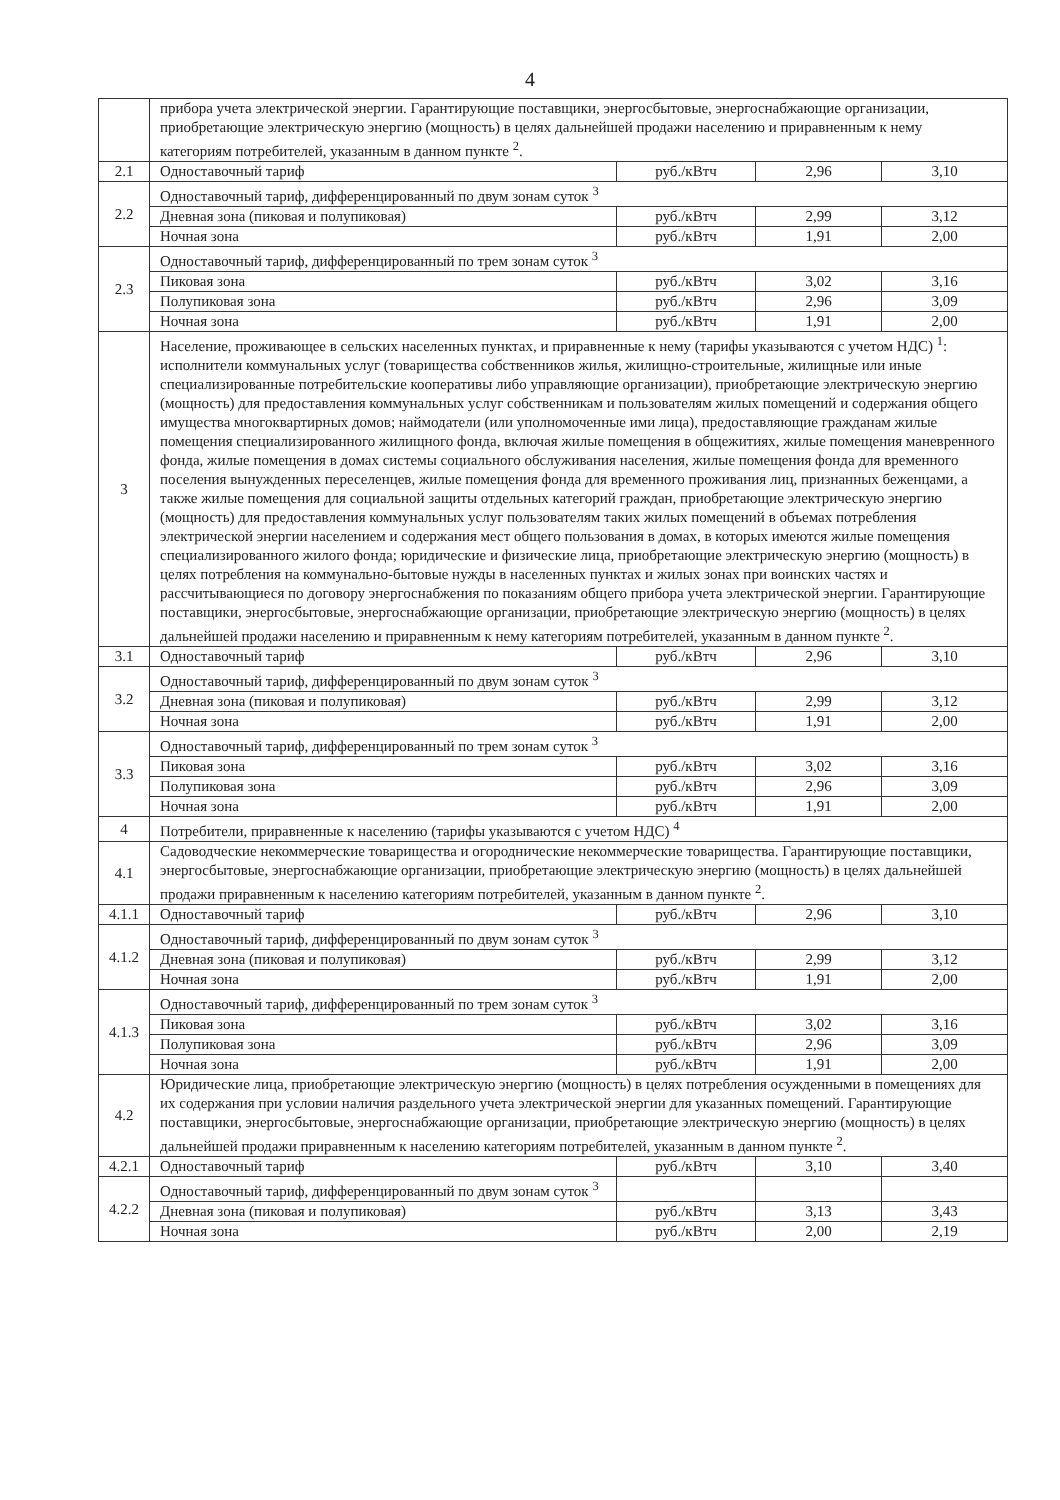4
| | прибора учета электрической энергии. Гарантирующие поставщики, энергосбытовые, энергоснабжающие организации, приобретающие электрическую энергию (мощность) в целях дальнейшей продажи населению и приравненным к нему категориям потребителей, указанным в данном пункте <sup>2</sup>. | | | |
| 2.1 | Одноставочный тариф | руб./кВтч | 2,96 | 3,10 |
| 2.2 | Одноставочный тариф, дифференцированный по двум зонам суток <sup>3</sup> | | | |
| | Дневная зона (пиковая и полупиковая) | руб./кВтч | 2,99 | 3,12 |
| | Ночная зона | руб./кВтч | 1,91 | 2,00 |
| 2.3 | Одноставочный тариф, дифференцированный по трем зонам суток <sup>3</sup> | | | |
| | Пиковая зона | руб./кВтч | 3,02 | 3,16 |
| | Полупиковая зона | руб./кВтч | 2,96 | 3,09 |
| | Ночная зона | руб./кВтч | 1,91 | 2,00 |
| 3 | Население, проживающее в сельских населенных пунктах, и приравненные к нему (тарифы указываются с учетом НДС) <sup>1</sup>: исполнители коммунальных услуг (товарищества собственников жилья, жилищно-строительные, жилищные или иные специализированные потребительские кооперативы либо управляющие организации), приобретающие электрическую энергию (мощность) для предоставления коммунальных услуг собственникам и пользователям жилых помещений и содержания общего имущества многоквартирных домов; наймодатели (или уполномоченные ими лица), предоставляющие гражданам жилые помещения специализированного жилищного фонда, включая жилые помещения в общежитиях, жилые помещения маневренного фонда, жилые помещения в домах системы социального обслуживания населения, жилые помещения фонда для временного поселения вынужденных переселенцев, жилые помещения фонда для временного проживания лиц, признанных беженцами, а также жилые помещения для социальной защиты отдельных категорий граждан, приобретающие электрическую энергию (мощность) для предоставления коммунальных услуг пользователям таких жилых помещений в объемах потребления электрической энергии населением и содержания мест общего пользования в домах, в которых имеются жилые помещения специализированного жилого фонда; юридические и физические лица, приобретающие электрическую энергию (мощность) в целях потребления на коммунально-бытовые нужды в населенных пунктах и жилых зонах при воинских частях и рассчитывающиеся по договору энергоснабжения по показаниям общего прибора учета электрической энергии. Гарантирующие поставщики, энергосбытовые, энергоснабжающие организации, приобретающие электрическую энергию (мощность) в целях дальнейшей продажи населению и приравненным к нему категориям потребителей, указанным в данном пункте <sup>2</sup>. | | | |
| 3.1 | Одноставочный тариф | руб./кВтч | 2,96 | 3,10 |
| 3.2 | Одноставочный тариф, дифференцированный по двум зонам суток <sup>3</sup> | | | |
| | Дневная зона (пиковая и полупиковая) | руб./кВтч | 2,99 | 3,12 |
| | Ночная зона | руб./кВтч | 1,91 | 2,00 |
| 3.3 | Одноставочный тариф, дифференцированный по трем зонам суток <sup>3</sup> | | | |
| | Пиковая зона | руб./кВтч | 3,02 | 3,16 |
| | Полупиковая зона | руб./кВтч | 2,96 | 3,09 |
| | Ночная зона | руб./кВтч | 1,91 | 2,00 |
| 4 | Потребители, приравненные к населению (тарифы указываются с учетом НДС) <sup>4</sup> | | | |
| 4.1 | Садоводческие некоммерческие товарищества и огороднические некоммерческие товарищества. Гарантирующие поставщики, энергосбытовые, энергоснабжающие организации, приобретающие электрическую энергию (мощность) в целях дальнейшей продажи приравненным к населению категориям потребителей, указанным в данном пункте <sup>2</sup>. | | | |
| 4.1.1 | Одноставочный тариф | руб./кВтч | 2,96 | 3,10 |
| 4.1.2 | Одноставочный тариф, дифференцированный по двум зонам суток <sup>3</sup> | | | |
| | Дневная зона (пиковая и полупиковая) | руб./кВтч | 2,99 | 3,12 |
| | Ночная зона | руб./кВтч | 1,91 | 2,00 |
| 4.1.3 | Одноставочный тариф, дифференцированный по трем зонам суток <sup>3</sup> | | | |
| | Пиковая зона | руб./кВтч | 3,02 | 3,16 |
| | Полупиковая зона | руб./кВтч | 2,96 | 3,09 |
| | Ночная зона | руб./кВтч | 1,91 | 2,00 |
| 4.2 | Юридические лица, приобретающие электрическую энергию (мощность) в целях потребления осужденными в помещениях для их содержания при условии наличия раздельного учета электрической энергии для указанных помещений. Гарантирующие поставщики, энергосбытовые, энергоснабжающие организации, приобретающие электрическую энергию (мощность) в целях дальнейшей продажи приравненным к населению категориям потребителей, указанным в данном пункте <sup>2</sup>. | | | |
| 4.2.1 | Одноставочный тариф | руб./кВтч | 3,10 | 3,40 |
| 4.2.2 | Одноставочный тариф, дифференцированный по двум зонам суток <sup>3</sup> | | | |
| | Дневная зона (пиковая и полупиковая) | руб./кВтч | 3,13 | 3,43 |
| | Ночная зона | руб./кВтч | 2,00 | 2,19 |